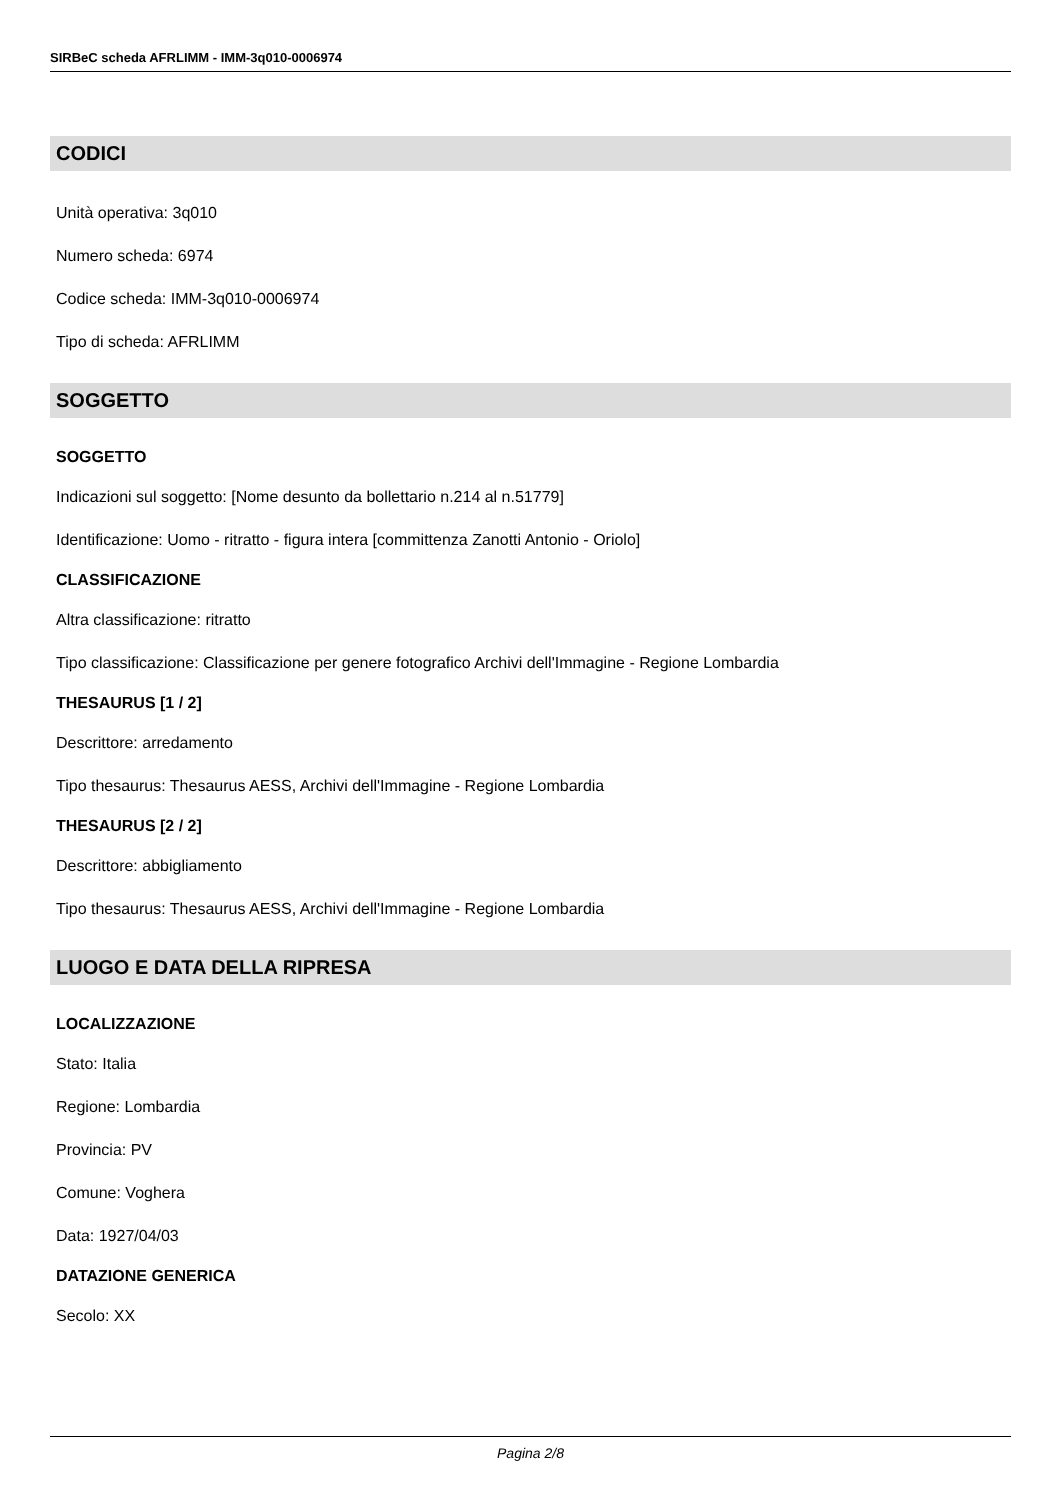SIRBeC scheda AFRLIMM - IMM-3q010-0006974
CODICI
Unità operativa: 3q010
Numero scheda: 6974
Codice scheda: IMM-3q010-0006974
Tipo di scheda: AFRLIMM
SOGGETTO
SOGGETTO
Indicazioni sul soggetto: [Nome desunto da bollettario n.214 al n.51779]
Identificazione: Uomo - ritratto - figura intera [committenza Zanotti Antonio - Oriolo]
CLASSIFICAZIONE
Altra classificazione: ritratto
Tipo classificazione: Classificazione per genere fotografico Archivi dell'Immagine - Regione Lombardia
THESAURUS [1 / 2]
Descrittore: arredamento
Tipo thesaurus: Thesaurus AESS, Archivi dell'Immagine - Regione Lombardia
THESAURUS [2 / 2]
Descrittore: abbigliamento
Tipo thesaurus: Thesaurus AESS, Archivi dell'Immagine - Regione Lombardia
LUOGO E DATA DELLA RIPRESA
LOCALIZZAZIONE
Stato: Italia
Regione: Lombardia
Provincia: PV
Comune: Voghera
Data: 1927/04/03
DATAZIONE GENERICA
Secolo: XX
Pagina 2/8